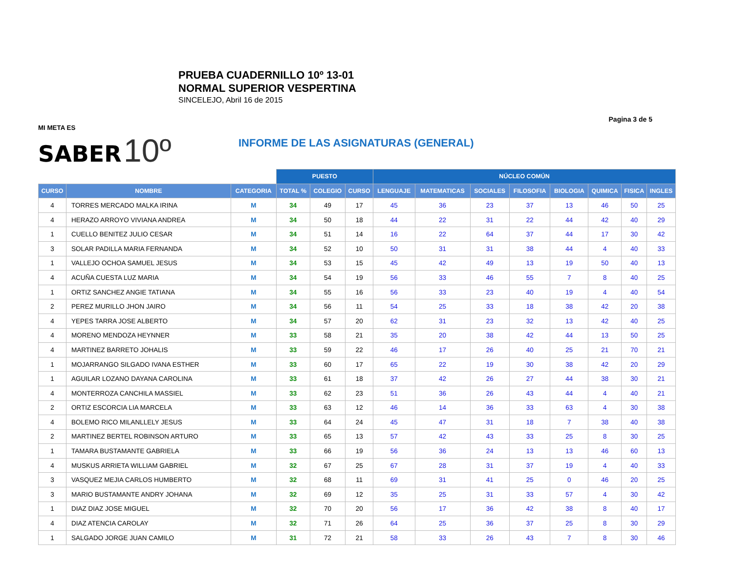PRUEBA CUADERNILLO 10º 13-01
NORMAL SUPERIOR VESPERTINA
SINCELEJO, Abril 16 de 2015
Pagina 3 de 5
MI META ES
SABER 10º
INFORME DE LAS ASIGNATURAS (GENERAL)
| | | | PUESTO | | | NÚCLEO COMÚN | | | | | | | |
| CURSO | NOMBRE | CATEGORIA | TOTAL % | COLEGIO | CURSO | LENGUAJE | MATEMATICAS | SOCIALES | FILOSOFIA | BIOLOGIA | QUIMICA | FISICA | INGLES |
| 4 | TORRES MERCADO MALKA IRINA | M | 34 | 49 | 17 | 45 | 36 | 23 | 37 | 13 | 46 | 50 | 25 |
| 4 | HERAZO ARROYO VIVIANA ANDREA | M | 34 | 50 | 18 | 44 | 22 | 31 | 22 | 44 | 42 | 40 | 29 |
| 1 | CUELLO BENITEZ JULIO CESAR | M | 34 | 51 | 14 | 16 | 22 | 64 | 37 | 44 | 17 | 30 | 42 |
| 3 | SOLAR PADILLA MARIA FERNANDA | M | 34 | 52 | 10 | 50 | 31 | 31 | 38 | 44 | 4 | 40 | 33 |
| 1 | VALLEJO OCHOA SAMUEL JESUS | M | 34 | 53 | 15 | 45 | 42 | 49 | 13 | 19 | 50 | 40 | 13 |
| 4 | ACUÑA CUESTA LUZ MARIA | M | 34 | 54 | 19 | 56 | 33 | 46 | 55 | 7 | 8 | 40 | 25 |
| 1 | ORTIZ SANCHEZ ANGIE TATIANA | M | 34 | 55 | 16 | 56 | 33 | 23 | 40 | 19 | 4 | 40 | 54 |
| 2 | PEREZ MURILLO JHON JAIRO | M | 34 | 56 | 11 | 54 | 25 | 33 | 18 | 38 | 42 | 20 | 38 |
| 4 | YEPES TARRA JOSE ALBERTO | M | 34 | 57 | 20 | 62 | 31 | 23 | 32 | 13 | 42 | 40 | 25 |
| 4 | MORENO MENDOZA HEYNNER | M | 33 | 58 | 21 | 35 | 20 | 38 | 42 | 44 | 13 | 50 | 25 |
| 4 | MARTINEZ BARRETO JOHALIS | M | 33 | 59 | 22 | 46 | 17 | 26 | 40 | 25 | 21 | 70 | 21 |
| 1 | MOJARRANGO SILGADO IVANA ESTHER | M | 33 | 60 | 17 | 65 | 22 | 19 | 30 | 38 | 42 | 20 | 29 |
| 1 | AGUILAR LOZANO DAYANA CAROLINA | M | 33 | 61 | 18 | 37 | 42 | 26 | 27 | 44 | 38 | 30 | 21 |
| 4 | MONTERROZA CANCHILA MASSIEL | M | 33 | 62 | 23 | 51 | 36 | 26 | 43 | 44 | 4 | 40 | 21 |
| 2 | ORTIZ ESCORCIA LIA MARCELA | M | 33 | 63 | 12 | 46 | 14 | 36 | 33 | 63 | 4 | 30 | 38 |
| 4 | BOLEMO RICO MILANLLELY JESUS | M | 33 | 64 | 24 | 45 | 47 | 31 | 18 | 7 | 38 | 40 | 38 |
| 2 | MARTINEZ BERTEL ROBINSON ARTURO | M | 33 | 65 | 13 | 57 | 42 | 43 | 33 | 25 | 8 | 30 | 25 |
| 1 | TAMARA BUSTAMANTE GABRIELA | M | 33 | 66 | 19 | 56 | 36 | 24 | 13 | 13 | 46 | 60 | 13 |
| 4 | MUSKUS ARRIETA WILLIAM GABRIEL | M | 32 | 67 | 25 | 67 | 28 | 31 | 37 | 19 | 4 | 40 | 33 |
| 3 | VASQUEZ MEJIA CARLOS HUMBERTO | M | 32 | 68 | 11 | 69 | 31 | 41 | 25 | 0 | 46 | 20 | 25 |
| 3 | MARIO BUSTAMANTE ANDRY JOHANA | M | 32 | 69 | 12 | 35 | 25 | 31 | 33 | 57 | 4 | 30 | 42 |
| 1 | DIAZ DIAZ JOSE MIGUEL | M | 32 | 70 | 20 | 56 | 17 | 36 | 42 | 38 | 8 | 40 | 17 |
| 4 | DIAZ ATENCIA CAROLAY | M | 32 | 71 | 26 | 64 | 25 | 36 | 37 | 25 | 8 | 30 | 29 |
| 1 | SALGADO JORGE JUAN CAMILO | M | 31 | 72 | 21 | 58 | 33 | 26 | 43 | 7 | 8 | 30 | 46 |